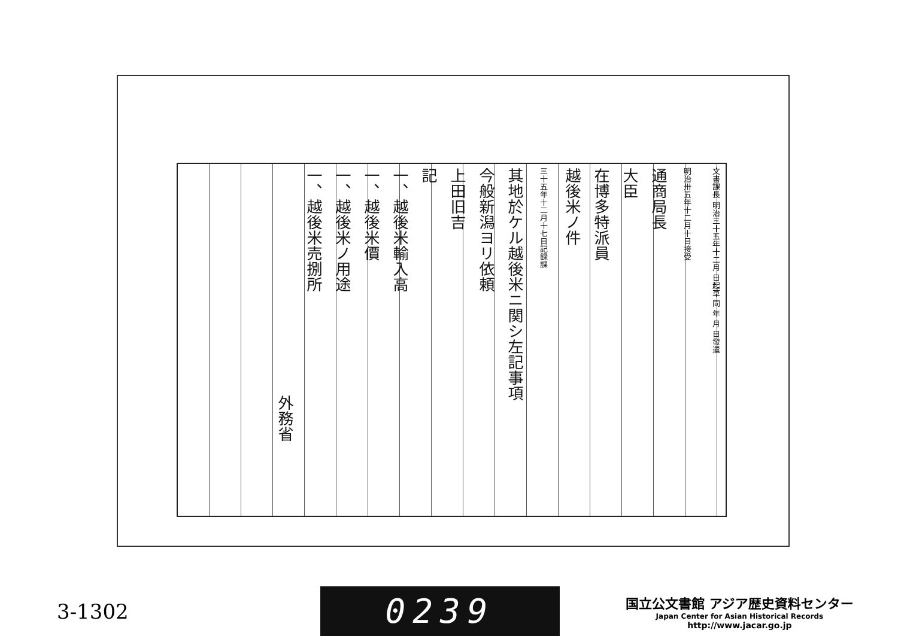文書課長 明治三十五年十二月 日起草 同 年 月 日發遣
明治卅五年十二月十日接受
通商局長
大臣
在博多特派員
越後米ノ件
三十五年十二月十七日記録課
其地於ケル越後米ニ関シ左記事項
今般新潟ヨリ依頼
上田旧吉
記
一、越後米輸入高
一、越後米價
一、越後米ノ用途
一、越後米売捌所
外務省
3-1302
0239
国立公文書館 アジア歴史資料センター
Japan Center for Asian Historical Records
http://www.jacar.go.jp